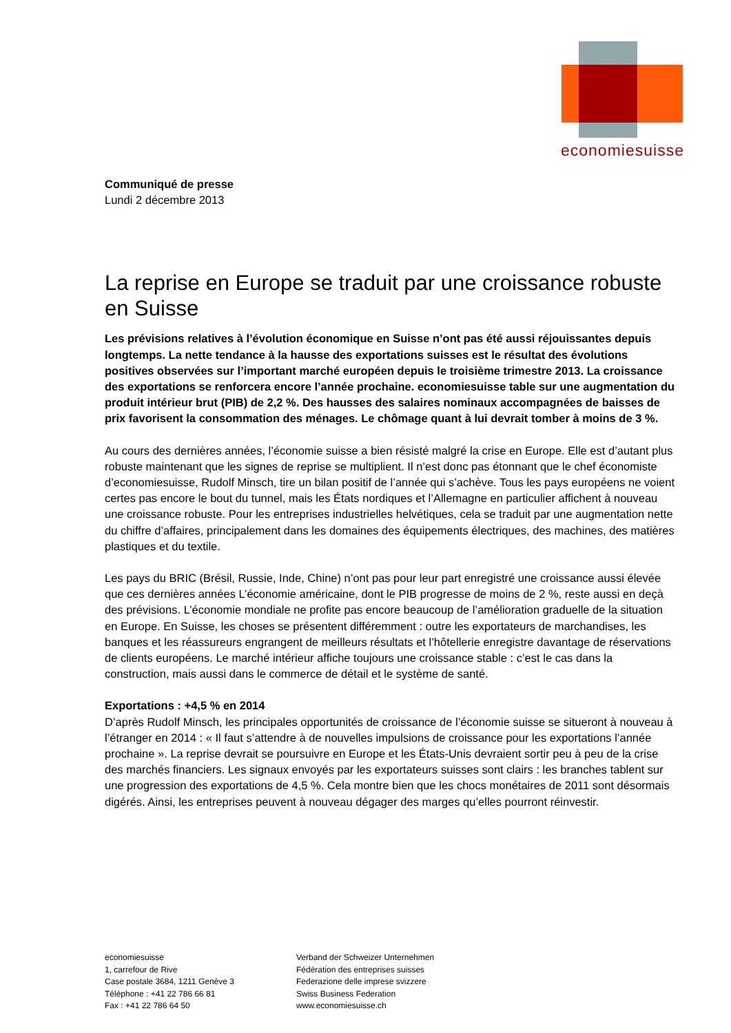economiesuisse
Communiqué de presse
Lundi 2 décembre 2013
La reprise en Europe se traduit par une croissance robuste en Suisse
Les prévisions relatives à l’évolution économique en Suisse n’ont pas été aussi réjouissantes depuis longtemps. La nette tendance à la hausse des exportations suisses est le résultat des évolutions positives observées sur l’important marché européen depuis le troisième trimestre 2013. La croissance des exportations se renforcera encore l’année prochaine. economiesuisse table sur une augmentation du produit intérieur brut (PIB) de 2,2 %. Des hausses des salaires nominaux accompagnées de baisses de prix favorisent la consommation des ménages. Le chômage quant à lui devrait tomber à moins de 3 %.
Au cours des dernières années, l’économie suisse a bien résisté malgré la crise en Europe. Elle est d’autant plus robuste maintenant que les signes de reprise se multiplient. Il n’est donc pas étonnant que le chef économiste d’economiesuisse, Rudolf Minsch, tire un bilan positif de l’année qui s’achève. Tous les pays européens ne voient certes pas encore le bout du tunnel, mais les États nordiques et l’Allemagne en particulier affichent à nouveau une croissance robuste. Pour les entreprises industrielles helvétiques, cela se traduit par une augmentation nette du chiffre d’affaires, principalement dans les domaines des équipements électriques, des machines, des matières plastiques et du textile.
Les pays du BRIC (Brésil, Russie, Inde, Chine) n’ont pas pour leur part enregistré une croissance aussi élevée que ces dernières années L’économie américaine, dont le PIB progresse de moins de 2 %, reste aussi en deçà des prévisions. L’économie mondiale ne profite pas encore beaucoup de l’amélioration graduelle de la situation en Europe. En Suisse, les choses se présentent différemment : outre les exportateurs de marchandises, les banques et les réassureurs engrangent de meilleurs résultats et l’hôtellerie enregistre davantage de réservations de clients européens. Le marché intérieur affiche toujours une croissance stable : c’est le cas dans la construction, mais aussi dans le commerce de détail et le système de santé.
Exportations : +4,5 % en 2014
D’après Rudolf Minsch, les principales opportunités de croissance de l’économie suisse se situeront à nouveau à l’étranger en 2014 : « Il faut s’attendre à de nouvelles impulsions de croissance pour les exportations l’année prochaine ». La reprise devrait se poursuivre en Europe et les États-Unis devraient sortir peu à peu de la crise des marchés financiers. Les signaux envoyés par les exportateurs suisses sont clairs : les branches tablent sur une progression des exportations de 4,5 %. Cela montre bien que les chocs monétaires de 2011 sont désormais digérés. Ainsi, les entreprises peuvent à nouveau dégager des marges qu’elles pourront réinvestir.
economiesuisse
1, carrefour de Rive
Case postale 3684, 1211 Genève 3
Téléphone : +41 22 786 66 81
Fax : +41 22 786 64 50
Verband der Schweizer Unternehmen
Fédération des entreprises suisses
Federazione delle imprese svizzere
Swiss Business Federation
www.economiesuisse.ch